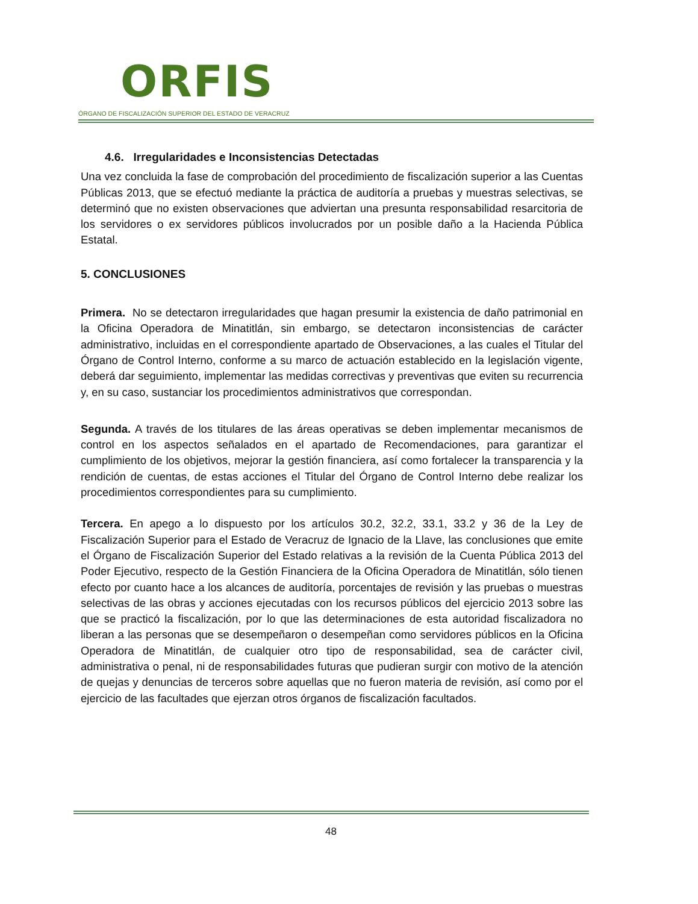ORFIS
ÓRGANO DE FISCALIZACIÓN SUPERIOR DEL ESTADO DE VERACRUZ
4.6. Irregularidades e Inconsistencias Detectadas
Una vez concluida la fase de comprobación del procedimiento de fiscalización superior a las Cuentas Públicas 2013, que se efectuó mediante la práctica de auditoría a pruebas y muestras selectivas, se determinó que no existen observaciones que adviertan una presunta responsabilidad resarcitoria de los servidores o ex servidores públicos involucrados por un posible daño a la Hacienda Pública Estatal.
5. CONCLUSIONES
Primera. No se detectaron irregularidades que hagan presumir la existencia de daño patrimonial en la Oficina Operadora de Minatitlán, sin embargo, se detectaron inconsistencias de carácter administrativo, incluidas en el correspondiente apartado de Observaciones, a las cuales el Titular del Órgano de Control Interno, conforme a su marco de actuación establecido en la legislación vigente, deberá dar seguimiento, implementar las medidas correctivas y preventivas que eviten su recurrencia y, en su caso, sustanciar los procedimientos administrativos que correspondan.
Segunda. A través de los titulares de las áreas operativas se deben implementar mecanismos de control en los aspectos señalados en el apartado de Recomendaciones, para garantizar el cumplimiento de los objetivos, mejorar la gestión financiera, así como fortalecer la transparencia y la rendición de cuentas, de estas acciones el Titular del Órgano de Control Interno debe realizar los procedimientos correspondientes para su cumplimiento.
Tercera. En apego a lo dispuesto por los artículos 30.2, 32.2, 33.1, 33.2 y 36 de la Ley de Fiscalización Superior para el Estado de Veracruz de Ignacio de la Llave, las conclusiones que emite el Órgano de Fiscalización Superior del Estado relativas a la revisión de la Cuenta Pública 2013 del Poder Ejecutivo, respecto de la Gestión Financiera de la Oficina Operadora de Minatitlán, sólo tienen efecto por cuanto hace a los alcances de auditoría, porcentajes de revisión y las pruebas o muestras selectivas de las obras y acciones ejecutadas con los recursos públicos del ejercicio 2013 sobre las que se practicó la fiscalización, por lo que las determinaciones de esta autoridad fiscalizadora no liberan a las personas que se desempeñaron o desempeñan como servidores públicos en la Oficina Operadora de Minatitlán, de cualquier otro tipo de responsabilidad, sea de carácter civil, administrativa o penal, ni de responsabilidades futuras que pudieran surgir con motivo de la atención de quejas y denuncias de terceros sobre aquellas que no fueron materia de revisión, así como por el ejercicio de las facultades que ejerzan otros órganos de fiscalización facultados.
48